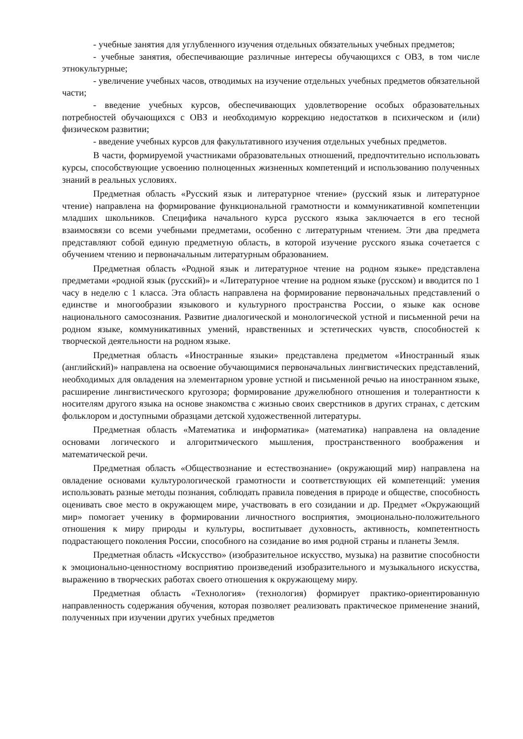- учебные занятия для углубленного изучения отдельных обязательных учебных предметов;
- учебные занятия, обеспечивающие различные интересы обучающихся с ОВЗ, в том числе этнокультурные;
- увеличение учебных часов, отводимых на изучение отдельных учебных предметов обязательной части;
- введение учебных курсов, обеспечивающих удовлетворение особых образовательных потребностей обучающихся с ОВЗ и необходимую коррекцию недостатков в психическом и (или) физическом развитии;
- введение учебных курсов для факультативного изучения отдельных учебных предметов.
В части, формируемой участниками образовательных отношений, предпочтительно использовать курсы, способствующие усвоению полноценных жизненных компетенций и использованию полученных знаний в реальных условиях.
Предметная область «Русский язык и литературное чтение» (русский язык и литературное чтение) направлена на формирование функциональной грамотности и коммуникативной компетенции младших школьников. Специфика начального курса русского языка заключается в его тесной взаимосвязи со всеми учебными предметами, особенно с литературным чтением. Эти два предмета представляют собой единую предметную область, в которой изучение русского языка сочетается с обучением чтению и первоначальным литературным образованием.
Предметная область «Родной язык и литературное чтение на родном языке» представлена предметами «родной язык (русский)» и «Литературное чтение на родном языке (русском) и вводится по 1 часу в неделю с 1 класса. Эта область направлена на формирование первоначальных представлений о единстве и многообразии языкового и культурного пространства России, о языке как основе национального самосознания. Развитие диалогической и монологической устной и письменной речи на родном языке, коммуникативных умений, нравственных и эстетических чувств, способностей к творческой деятельности на родном языке.
Предметная область «Иностранные языки» представлена предметом «Иностранный язык (английский)» направлена на освоение обучающимися первоначальных лингвистических представлений, необходимых для овладения на элементарном уровне устной и письменной речью на иностранном языке, расширение лингвистического кругозора; формирование дружелюбного отношения и толерантности к носителям другого языка на основе знакомства с жизнью своих сверстников в других странах, с детским фольклором и доступными образцами детской художественной литературы.
Предметная область «Математика и информатика» (математика) направлена на овладение основами логического и алгоритмического мышления, пространственного воображения и математической речи.
Предметная область «Обществознание и естествознание» (окружающий мир) направлена на овладение основами культурологической грамотности и соответствующих ей компетенций: умения использовать разные методы познания, соблюдать правила поведения в природе и обществе, способность оценивать свое место в окружающем мире, участвовать в его созидании и др. Предмет «Окружающий мир» помогает ученику в формировании личностного восприятия, эмоционально-положительного отношения к миру природы и культуры, воспитывает духовность, активность, компетентность подрастающего поколения России, способного на созидание во имя родной страны и планеты Земля.
Предметная область «Искусство» (изобразительное искусство, музыка) на развитие способности к эмоционально-ценностному восприятию произведений изобразительного и музыкального искусства, выражению в творческих работах своего отношения к окружающему миру.
Предметная область «Технология» (технология) формирует практико-ориентированную направленность содержания обучения, которая позволяет реализовать практическое применение знаний, полученных при изучении других учебных предметов